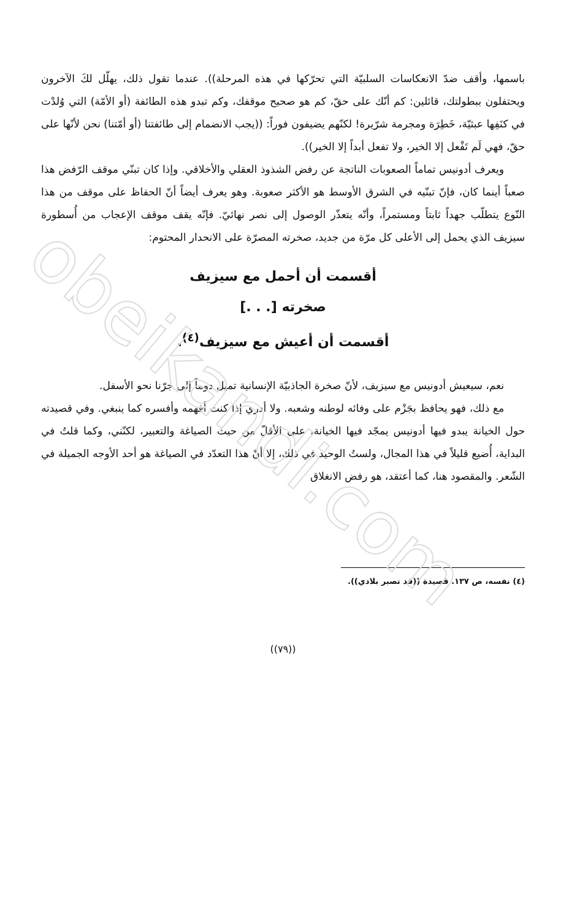باسمها، وأقف ضدّ الانعكاسات السلبيّة التي تحرّكها في هذه المرحلة)). عندما تقول ذلك، يهلّل لكَ الآخرون ويحتفلون ببطولتك، قائلين: كم أنّك على حقّ، كم هو صحيح موقفك، وكم تبدو هذه الطائفة (أو الأمّة) التي وُلدْت في كنَفِها عبثيّة، خَطِرَة ومجرمة شرّيرة! لكنّهم يضيفون فوراً: ((يجب الانضمام إلى طائفتنا (أو أمّتنا) نحن لأنّها على حقّ، فهي لَم تَفْعل إلا الخير، ولا تفعل أبداً إلا الخير)).
ويعرف أدونيس تماماً الصعوبات الناتجة عن رفض الشذوذ العقلي والأخلاقي. وإذا كان تبنّي موقف الرّفض هذا صعباً أينما كان، فإنّ تبنّيه في الشرق الأوسط هو الأكثر صعوبة. وهو يعرف أيضاً أنّ الحفاظ على موقف من هذا النّوع يتطلّب جهداً ثابتاً ومستمراً، وأنّه يتعذّر الوصول إلى نصر نهائيّ. فإنّه يقف موقف الإعجاب من أُسطورة سيزيف الذي يحمل إلى الأعلى كل مرّة من جديد، صخرته المصرّة على الانحدار المحتوم:
أقسمت أن أحمل مع سيزيف
صخرته [. . .]
أقسمت أن أعيش مع سيزيف<sup>(٤)</sup>.
نعم، سيعيش أدونيس مع سيزيف، لأنّ صخرة الجاذبيّة الإنسانية تميل دوماً إلى جرّنا نحو الأسفل.
مع ذلك، فهو يحافظ بجَزْم على وفائه لوطنه وشعبه. ولا أدري إذا كنت أفهمه وأفسره كما ينبغي. وفي قصيدته حول الخيانة يبدو فيها أدونيس يمجّد فيها الخيانة، على الأقلّ من حيث الصياغة والتعبير، لكنّني، وكما قلتُ في البداية، أُضيع قليلاً في هذا المجال، ولستُ الوحيد في ذلك، إلا أنّ هذا التعدّد في الصياغة هو أحد الأوجه الجميلة في الشّعر. والمقصود هنا، كما أعتقد، هو رفض الانغلاق
(٤) نفسه، ص ١٣٧. قصيدة ((قد تصبر بلادي)).
((٧٩))
obeikandi.com